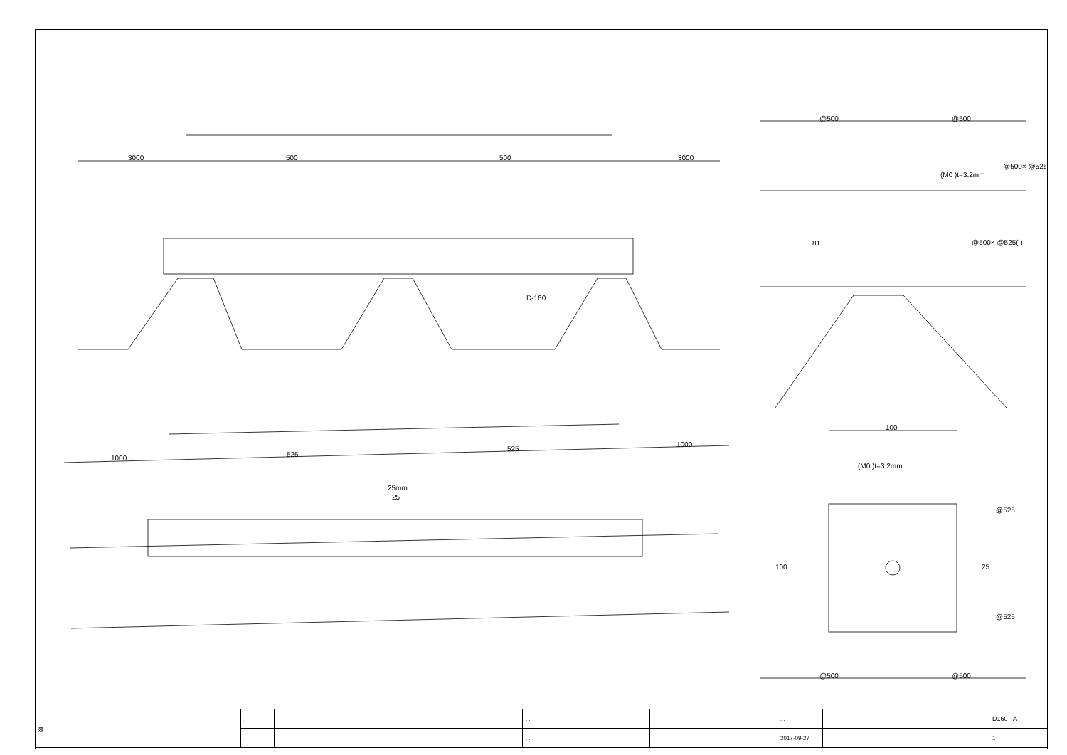3000
500
500
3000
D-160
@500
@500
@500× @525
(M0 )t=3.2mm
81
@500× @525( )
1000
525
525
1000
25mm
25
100
(M0 )t=3.2mm
100
25
@525
@525
@500
@500
| ⦻ | . . | | . . | | . . | | D160 - A |
| | . . | | . . | | 2017-09-27 | | 1 |